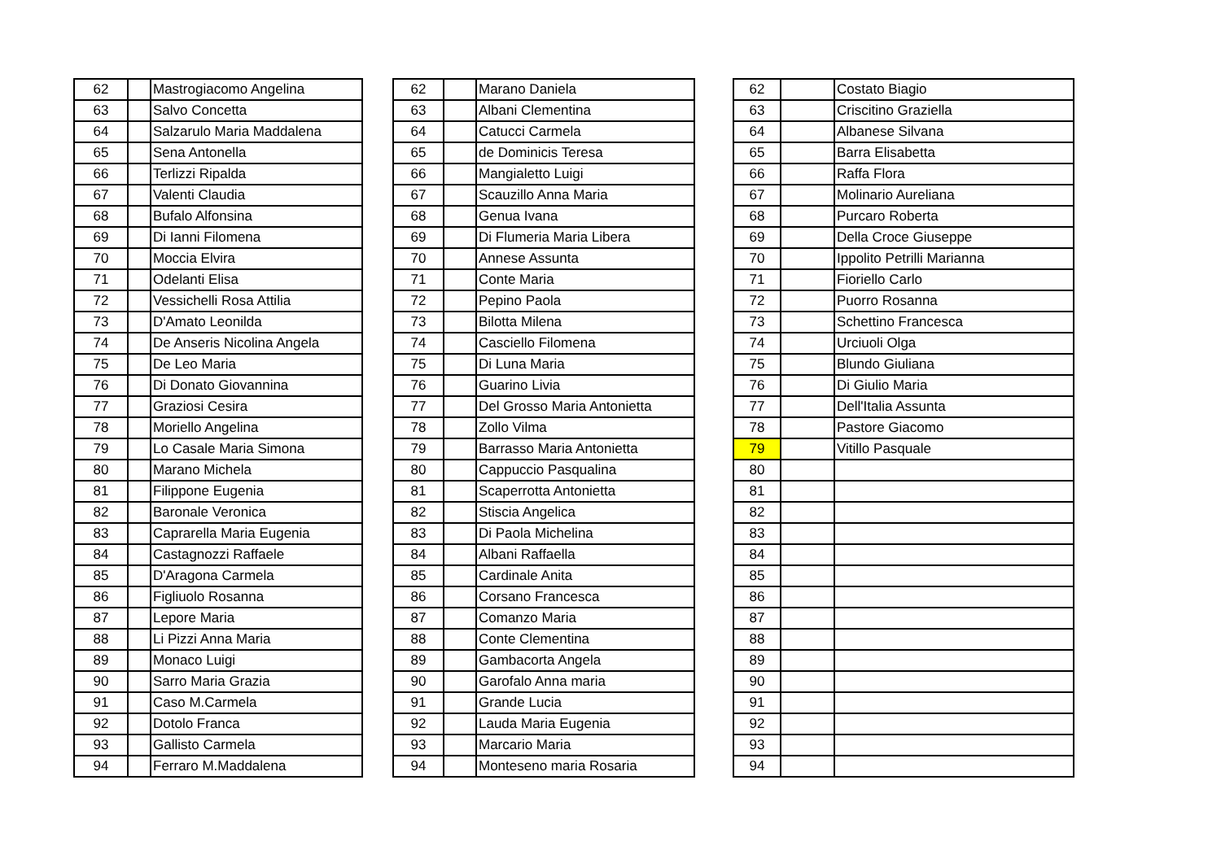| 62 | | Mastrogiacomo Angelina |
| 63 | | Salvo Concetta |
| 64 | | Salzarulo Maria Maddalena |
| 65 | | Sena Antonella |
| 66 | | Terlizzi Ripalda |
| 67 | | Valenti Claudia |
| 68 | | Bufalo Alfonsina |
| 69 | | Di Ianni Filomena |
| 70 | | Moccia Elvira |
| 71 | | Odelanti Elisa |
| 72 | | Vessichelli Rosa Attilia |
| 73 | | D'Amato Leonilda |
| 74 | | De Anseris Nicolina Angela |
| 75 | | De Leo Maria |
| 76 | | Di Donato Giovannina |
| 77 | | Graziosi Cesira |
| 78 | | Moriello Angelina |
| 79 | | Lo Casale Maria Simona |
| 80 | | Marano Michela |
| 81 | | Filippone Eugenia |
| 82 | | Baronale Veronica |
| 83 | | Caprarella Maria Eugenia |
| 84 | | Castagnozzi Raffaele |
| 85 | | D'Aragona Carmela |
| 86 | | Figliuolo Rosanna |
| 87 | | Lepore Maria |
| 88 | | Li Pizzi Anna Maria |
| 89 | | Monaco Luigi |
| 90 | | Sarro Maria Grazia |
| 91 | | Caso M.Carmela |
| 92 | | Dotolo Franca |
| 93 | | Gallisto Carmela |
| 94 | | Ferraro M.Maddalena |
| 62 | | Marano Daniela |
| 63 | | Albani Clementina |
| 64 | | Catucci Carmela |
| 65 | | de Dominicis Teresa |
| 66 | | Mangialetto Luigi |
| 67 | | Scauzillo Anna Maria |
| 68 | | Genua Ivana |
| 69 | | Di Flumeria Maria Libera |
| 70 | | Annese Assunta |
| 71 | | Conte Maria |
| 72 | | Pepino Paola |
| 73 | | Bilotta Milena |
| 74 | | Casciello Filomena |
| 75 | | Di Luna Maria |
| 76 | | Guarino Livia |
| 77 | | Del Grosso Maria Antonietta |
| 78 | | Zollo Vilma |
| 79 | | Barrasso Maria Antonietta |
| 80 | | Cappuccio Pasqualina |
| 81 | | Scaperrotta Antonietta |
| 82 | | Stiscia Angelica |
| 83 | | Di Paola Michelina |
| 84 | | Albani Raffaella |
| 85 | | Cardinale Anita |
| 86 | | Corsano Francesca |
| 87 | | Comanzo Maria |
| 88 | | Conte Clementina |
| 89 | | Gambacorta Angela |
| 90 | | Garofalo Anna maria |
| 91 | | Grande Lucia |
| 92 | | Lauda Maria Eugenia |
| 93 | | Marcario Maria |
| 94 | | Monteseno maria Rosaria |
| 62 | | Costato Biagio |
| 63 | | Criscitino Graziella |
| 64 | | Albanese Silvana |
| 65 | | Barra Elisabetta |
| 66 | | Raffa Flora |
| 67 | | Molinario Aureliana |
| 68 | | Purcaro Roberta |
| 69 | | Della Croce Giuseppe |
| 70 | | Ippolito Petrilli Marianna |
| 71 | | Fioriello Carlo |
| 72 | | Puorro Rosanna |
| 73 | | Schettino Francesca |
| 74 | | Urciuoli Olga |
| 75 | | Blundo Giuliana |
| 76 | | Di Giulio Maria |
| 77 | | Dell'Italia Assunta |
| 78 | | Pastore Giacomo |
| 79 | | Vitillo Pasquale |
| 80 | | |
| 81 | | |
| 82 | | |
| 83 | | |
| 84 | | |
| 85 | | |
| 86 | | |
| 87 | | |
| 88 | | |
| 89 | | |
| 90 | | |
| 91 | | |
| 92 | | |
| 93 | | |
| 94 | | |